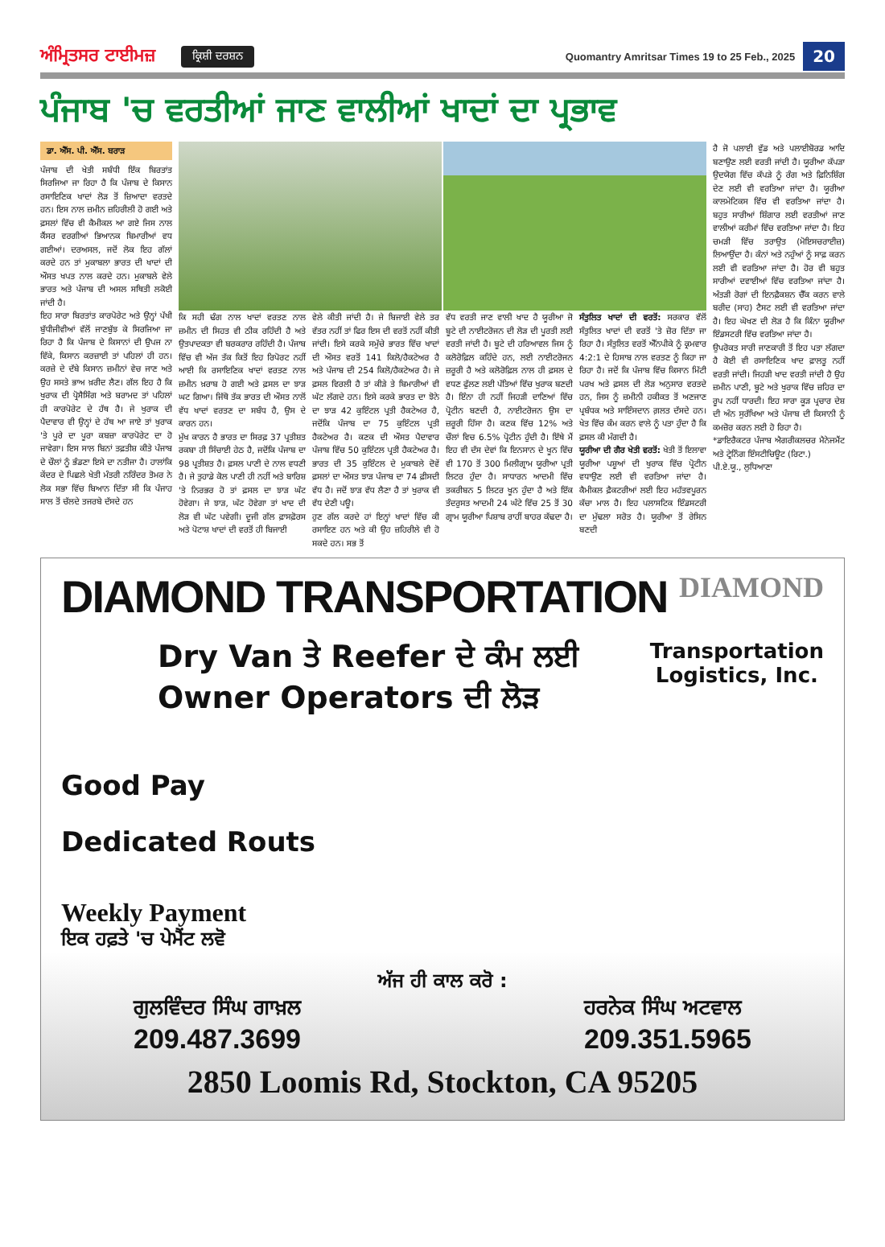ਅੰਮ੍ਰਿਤਸਰ ਟਾਈਮਜ਼
ਕ੍ਰਿਸ਼ੀ ਦਰਸ਼ਨ
Quomantry Amritsar Times 19 to 25 Feb., 2025
20
ਪੰਜਾਬ 'ਚ ਵਰਤੀਆਂ ਜਾਣ ਵਾਲੀਆਂ ਖਾਦਾਂ ਦਾ ਪ੍ਰਭਾਵ
ਡਾ. ਐੱਸ. ਪੀ. ਐੱਸ. ਬਰਾੜ
ਪੰਜਾਬ ਦੀ ਖੇਤੀ ਸਬੰਧੀ ਇੱਕ ਬਿਰਤਾਂਤ ਸਿਰਜਿਆ ਜਾ ਰਿਹਾ ਹੈ ਕਿ ਪੰਜਾਬ ਦੇ ਕਿਸਾਨ ਰਸਾਇਣਿਕ ਖਾਦਾਂ ਲੋੜ ਤੋਂ ਜ਼ਿਆਦਾ ਵਰਤਦੇ ਹਨ। ਇਸ ਨਾਲ ਜ਼ਮੀਨ ਜ਼ਹਿਰੀਲੀ ਹੋ ਗਈ ਅਤੇ ਫ਼ਸਲਾਂ ਵਿੱਚ ਵੀ ਕੈਮੀਕਲ ਆ ਗਏ ਜਿਸ ਨਾਲ ਕੈਂਸਰ ਵਰਗੀਆਂ ਭਿਆਨਕ ਬਿਮਾਰੀਆਂ ਵਧ ਗਈਆਂ। ਦਰਅਸਲ, ਜਦੋਂ ਲੋਕ ਇਹ ਗੱਲਾਂ ਕਰਦੇ ਹਨ ਤਾਂ ਮੁਕਾਬਲਾ ਭਾਰਤ ਦੀ ਖਾਦਾਂ ਦੀ ਔਸਤ ਖਪਤ ਨਾਲ ਕਰਦੇ ਹਨ। ਮੁਕਾਬਲੇ ਵੇਲੇ ਭਾਰਤ ਅਤੇ ਪੰਜਾਬ ਦੀ ਅਸਲ ਸਥਿਤੀ ਲਕੋਈ ਜਾਂਦੀ ਹੈ।
ਇਹ ਸਾਰਾ ਬਿਰਤਾਂਤ ਕਾਰਪੋਰੇਟ ਅਤੇ ਉਨ੍ਹਾਂ ਪੱਖੀ ਬੁੱਧੀਜੀਵੀਆਂ ਵੱਲੋਂ ਜਾਣਬੁੱਝ ਕੇ ਸਿਰਜਿਆ ਜਾ ਰਿਹਾ ਹੈ ਕਿ ਪੰਜਾਬ ਦੇ ਕਿਸਾਨਾਂ ਦੀ ਉਪਜ ਨਾ ਵਿੱਕੇ, ਕਿਸਾਨ ਕਰਜ਼ਾਈ ਤਾਂ ਪਹਿਲਾਂ ਹੀ ਹਨ। ਕਰਜ਼ੇ ਦੇ ਦੱਬੇ ਕਿਸਾਨ ਜ਼ਮੀਨਾਂ ਵੇਚ ਜਾਣ ਅਤੇ ਉਹ ਸਸਤੇ ਭਾਅ ਖ਼ਰੀਦ ਲੈਣ। ਗੱਲ ਇਹ ਹੈ ਕਿ ਖੁਰਾਕ ਦੀ ਪ੍ਰੋਸੈਸਿੰਗ ਅਤੇ ਬਰਾਮਦ ਤਾਂ ਪਹਿਲਾਂ ਹੀ ਕਾਰਪੋਰੇਟ ਦੇ ਹੱਥ ਹੈ। ਜੇ ਖੁਰਾਕ ਦੀ ਪੈਦਾਵਾਰ ਵੀ ਉਨ੍ਹਾਂ ਦੇ ਹੱਥ ਆ ਜਾਏ ਤਾਂ ਖੁਰਾਕ 'ਤੇ ਪੂਰੇ ਦਾ ਪੂਰਾ ਕਬਜ਼ਾ ਕਾਰਪੋਰੇਟ ਦਾ ਹੋ ਜਾਵੇਗਾ। ਇਸ ਸਾਲ ਬਿਨਾਂ ਤਫ਼ਤੀਸ਼ ਕੀਤੇ ਪੰਜਾਬ ਦੇ ਚੌਲਾਂ ਨੂੰ ਭੰਡਣਾ ਇਸੇ ਦਾ ਨਤੀਜਾ ਹੈ। ਹਾਲਾਂਕਿ ਕੇਂਦਰ ਦੇ ਪਿਛਲੇ ਖੇਤੀ ਮੰਤਰੀ ਨਰਿੰਦਰ ਤੋਮਰ ਨੇ ਲੋਕ ਸਭਾ ਵਿੱਚ ਬਿਆਨ ਦਿੱਤਾ ਸੀ ਕਿ ਪੰਜਾਹ ਸਾਲ ਤੋਂ ਚੱਲਦੇ ਤਜਰਬੇ ਦੱਸਦੇ ਹਨ
ਕਿ ਸਹੀ ਢੰਗ ਨਾਲ ਖਾਦਾਂ ਵਰਤਣ ਨਾਲ ਜ਼ਮੀਨ ਦੀ ਸਿਹਤ ਵੀ ਠੀਕ ਰਹਿੰਦੀ ਹੈ ਅਤੇ ਉਤਪਾਦਕਤਾ ਵੀ ਬਰਕਰਾਰ ਰਹਿੰਦੀ ਹੈ। ਪੰਜਾਬ ਵਿੱਚ ਵੀ ਅੱਜ ਤੱਕ ਕਿਤੋਂ ਇਹ ਰਿਪੋਰਟ ਨਹੀਂ ਆਈ ਕਿ ਰਸਾਇਣਿਕ ਖਾਦਾਂ ਵਰਤਣ ਨਾਲ ਜ਼ਮੀਨ ਖ਼ਰਾਬ ਹੋ ਗਈ ਅਤੇ ਫ਼ਸਲ ਦਾ ਝਾੜ ਘਟ ਗਿਆ। ਜਿੱਥੋ ਤੱਕ ਭਾਰਤ ਦੀ ਔਸਤ ਨਾਲੋਂ ਵੱਧ ਖਾਦਾਂ ਵਰਤਣ ਦਾ ਸਬੰਧ ਹੈ, ਉਸ ਦੇ ਕਾਰਨ ਹਨ।
ਮੁੱਖ ਕਾਰਨ ਹੈ ਭਾਰਤ ਦਾ ਸਿਰਫ਼ 37 ਪ੍ਰਤੀਸ਼ਤ ਰਕਬਾ ਹੀ ਸਿੰਚਾਈ ਹੇਠ ਹੈ, ਜਦੋਂਕਿ ਪੰਜਾਬ ਦਾ 98 ਪ੍ਰਤੀਸ਼ਤ ਹੈ। ਫ਼ਸਲ ਪਾਣੀ ਦੇ ਨਾਲ ਵਧਣੀ ਹੈ। ਜੇ ਤੁਹਾਡੇ ਕੋਲ ਪਾਣੀ ਹੀ ਨਹੀਂ ਅਤੇ ਬਾਰਿਸ਼ 'ਤੇ ਨਿਰਭਰ ਹੋ ਤਾਂ ਫ਼ਸਲ ਦਾ ਝਾੜ ਘੱਟ ਹੋਵੇਗਾ। ਜੇ ਝਾੜ, ਘੱਟ ਹੋਵੇਗਾ ਤਾਂ ਖਾਦ ਦੀ ਲੋੜ ਵੀ ਘੱਟ ਪਵੇਗੀ। ਦੂਜੀ ਗੱਲ ਫ਼ਾਸਫ਼ੋਰਸ ਅਤੇ ਪੋਟਾਸ਼ ਖਾਦਾਂ ਦੀ ਵਰਤੋਂ ਹੀ ਬਿਜਾਈ
ਵੇਲੇ ਕੀਤੀ ਜਾਂਦੀ ਹੈ। ਜੇ ਬਿਜਾਈ ਵੇਲੇ ਤਰ ਵੱਤਰ ਨਹੀਂ ਤਾਂ ਫਿਰ ਇਸ ਦੀ ਵਰਤੋਂ ਨਹੀਂ ਕੀਤੀ ਜਾਂਦੀ। ਇਸੇ ਕਰਕੇ ਸਮੁੱਚੇ ਭਾਰਤ ਵਿੱਚ ਖਾਦਾਂ ਦੀ ਔਸਤ ਵਰਤੋਂ 141 ਕਿਲੋ/ਹੈਕਟੇਅਰ ਹੈ ਅਤੇ ਪੰਜਾਬ ਦੀ 254 ਕਿਲੋ/ਹੈਕਟੇਅਰ ਹੈ। ਜੇ ਫ਼ਸਲ ਵਿਰਲੀ ਹੈ ਤਾਂ ਕੀੜੇ ਤੇ ਬਿਮਾਰੀਆਂ ਵੀ ਘੱਟ ਲੱਗਦੇ ਹਨ। ਇਸੇ ਕਰਕੇ ਭਾਰਤ ਦਾ ਝੋਨੇ ਦਾ ਝਾੜ 42 ਕੁਇੰਟਲ ਪ੍ਰਤੀ ਹੈਕਟੇਅਰ ਹੈ, ਜਦੋਂਕਿ ਪੰਜਾਬ ਦਾ 75 ਕੁਇੰਟਲ ਪ੍ਰਤੀ ਹੈਕਟੇਅਰ ਹੈ। ਕਣਕ ਦੀ ਔਸਤ ਪੈਦਾਵਾਰ ਪੰਜਾਬ ਵਿੱਚ 50 ਕੁਇੰਟਲ ਪ੍ਰਤੀ ਹੈਕਟੇਅਰ ਹੈ। ਭਾਰਤ ਦੀ 35 ਕੁਇੰਟਲ ਦੇ ਮੁਕਾਬਲੇ ਦੋਵੇਂ ਫ਼ਸਲਾਂ ਦਾ ਔਸਤ ਝਾੜ ਪੰਜਾਬ ਦਾ 74 ਫ਼ੀਸਦੀ ਵੱਧ ਹੈ। ਜਦੋਂ ਝਾੜ ਵੱਧ ਲੈਣਾ ਹੈ ਤਾਂ ਖੁਰਾਕ ਵੀ ਵੱਧ ਦੇਣੀ ਪਊ।
ਹੁਣ ਗੱਲ ਕਰਦੇ ਹਾਂ ਇਨ੍ਹਾਂ ਖਾਦਾਂ ਵਿੱਚ ਕੀ ਰਸਾਇਣ ਹਨ ਅਤੇ ਕੀ ਉਹ ਜ਼ਹਿਰੀਲੇ ਵੀ ਹੋ ਸਕਦੇ ਹਨ। ਸਭ ਤੋਂ
ਵੱਧ ਵਰਤੀ ਜਾਣ ਵਾਲੀ ਖਾਦ ਹੈ ਯੂਰੀਆ ਜੋ ਬੂਟੇ ਦੀ ਨਾਈਟਰੋਜਨ ਦੀ ਲੋੜ ਦੀ ਪੂਰਤੀ ਲਈ ਵਰਤੀ ਜਾਂਦੀ ਹੈ। ਬੂਟੇ ਦੀ ਹਰਿਆਵਲ ਜਿਸ ਨੂੰ ਕਲੋਰੋਫ਼ਿਲ ਕਹਿੰਦੇ ਹਨ, ਲਈ ਨਾਈਟਰੋਜਨ ਜ਼ਰੂਰੀ ਹੈ ਅਤੇ ਕਲੋਰੋਫ਼ਿਲ ਨਾਲ ਹੀ ਫ਼ਸਲ ਦੇ ਵਧਣ ਫੁੱਲਣ ਲਈ ਪੱਤਿਆਂ ਵਿੱਚ ਖੁਰਾਕ ਬਣਦੀ ਹੈ। ਇੰਨਾ ਹੀ ਨਹੀਂ ਜਿਹੜੀ ਦਾਣਿਆਂ ਵਿੱਚ ਪ੍ਰੋਟੀਨ ਬਣਦੀ ਹੈ, ਨਾਈਟਰੋਜਨ ਉਸ ਦਾ ਜ਼ਰੂਰੀ ਹਿੱਸਾ ਹੈ। ਕਣਕ ਵਿੱਚ 12% ਅਤੇ ਚੌਲਾਂ ਵਿਚ 6.5% ਪ੍ਰੋਟੀਨ ਹੁੰਦੀ ਹੈ। ਇੱਥੇ ਮੈਂ ਇਹ ਵੀ ਦੱਸ ਦੇਵਾਂ ਕਿ ਇਨਸਾਨ ਦੇ ਖੂਨ ਵਿੱਚ ਵੀ 170 ਤੋਂ 300 ਮਿਲੀਗ੍ਰਾਮ ਯੂਰੀਆ ਪ੍ਰਤੀ ਲਿਟਰ ਹੁੰਦਾ ਹੈ। ਸਾਧਾਰਨ ਆਦਮੀ ਵਿੱਚ ਤਕਰੀਬਨ 5 ਲਿਟਰ ਖੂਨ ਹੁੰਦਾ ਹੈ ਅਤੇ ਇੱਕ ਤੰਦਰੁਸਤ ਆਦਮੀ 24 ਘੰਟੇ ਵਿੱਚ 25 ਤੋਂ 30 ਗ੍ਰਾਮ ਯੂਰੀਆ ਪਿਸ਼ਾਬ ਰਾਹੀਂ ਬਾਹਰ ਕੱਢਦਾ ਹੈ।
ਸੰਤੁਲਿਤ ਖਾਦਾਂ ਦੀ ਵਰਤੋਂ: ਸਰਕਾਰ ਵੱਲੋਂ ਸੰਤੁਲਿਤ ਖਾਦਾਂ ਦੀ ਵਰਤੋਂ 'ਤੇ ਜ਼ੋਰ ਦਿੱਤਾ ਜਾ ਰਿਹਾ ਹੈ। ਸੰਤੁਲਿਤ ਵਰਤੋਂ ਐੱਨਪੀਕੇ ਨੂੰ ਕ੍ਰਮਵਾਰ 4:2:1 ਦੇ ਹਿਸਾਬ ਨਾਲ ਵਰਤਣ ਨੂੰ ਕਿਹਾ ਜਾ ਰਿਹਾ ਹੈ। ਜਦੋਂ ਕਿ ਪੰਜਾਬ ਵਿੱਚ ਕਿਸਾਨ ਮਿੱਟੀ ਪਰਖ ਅਤੇ ਫ਼ਸਲ ਦੀ ਲੋੜ ਅਨੁਸਾਰ ਵਰਤਦੇ ਹਨ, ਜਿਸ ਨੂੰ ਜ਼ਮੀਨੀ ਹਕੀਕਤ ਤੋਂ ਅਣਜਾਣ ਪ੍ਰਬੰਧਕ ਅਤੇ ਸਾਇੰਸਦਾਨ ਗ਼ਲਤ ਦੱਸਦੇ ਹਨ। ਖੇਤ ਵਿੱਚ ਕੰਮ ਕਰਨ ਵਾਲੇ ਨੂੰ ਪਤਾ ਹੁੰਦਾ ਹੈ ਕਿ ਫ਼ਸਲ ਕੀ ਮੰਗਦੀ ਹੈ।
ਯੂਰੀਆ ਦੀ ਗੈਰ ਖੇਤੀ ਵਰਤੋਂ: ਖੇਤੀ ਤੋਂ ਇਲਾਵਾ ਯੂਰੀਆ ਪਸ਼ੂਆਂ ਦੀ ਖੁਰਾਕ ਵਿੱਚ ਪ੍ਰੋਟੀਨ ਵਧਾਉਣ ਲਈ ਵੀ ਵਰਤਿਆ ਜਾਂਦਾ ਹੈ। ਕੈਮੀਕਲ ਫ਼ੈਕਟਰੀਆਂ ਲਈ ਇਹ ਮਹੱਤਵਪੂਰਨ ਕੱਚਾ ਮਾਲ ਹੈ। ਇਹ ਪਲਾਸਟਿਕ ਇੰਡਸਟਰੀ ਦਾ ਮੁੱਢਲਾ ਸਰੋਤ ਹੈ। ਯੂਰੀਆ ਤੋਂ ਰੇਸਿਨ ਬਣਦੀ
ਹੈ ਜੋ ਪਲਾਈ ਵੁੱਡ ਅਤੇ ਪਲਾਈਬੋਰਡ ਆਦਿ ਬਣਾਉਣ ਲਈ ਵਰਤੀ ਜਾਂਦੀ ਹੈ। ਯੂਰੀਆ ਕੱਪੜਾ ਉਦਯੋਗ ਵਿੱਚ ਕੱਪੜੇ ਨੂੰ ਰੰਗ ਅਤੇ ਫ਼ਿਨਿਸ਼ਿੰਗ ਦੇਣ ਲਈ ਵੀ ਵਰਤਿਆ ਜਾਂਦਾ ਹੈ। ਯੂਰੀਆ ਕਾਲਮੇਟਿਕਸ ਵਿੱਚ ਵੀ ਵਰਤਿਆ ਜਾਂਦਾ ਹੈ। ਬਹੁਤ ਸਾਰੀਆਂ ਸ਼ਿੰਗਾਰ ਲਈ ਵਰਤੀਆਂ ਜਾਣ ਵਾਲੀਆਂ ਕਰੀਮਾਂ ਵਿੱਚ ਵਰਤਿਆ ਜਾਂਦਾ ਹੈ। ਇਹ ਚਮੜੀ ਵਿੱਚ ਤਰਾਉਤ (ਮੋਇਸਚਰਾਈਜ਼) ਲਿਆਉਂਦਾ ਹੈ। ਕੰਨਾਂ ਅਤੇ ਨਹੁੰਆਂ ਨੂੰ ਸਾਫ਼ ਕਰਨ ਲਈ ਵੀ ਵਰਤਿਆ ਜਾਂਦਾ ਹੈ। ਹੋਰ ਵੀ ਬਹੁਤ ਸਾਰੀਆਂ ਦਵਾਈਆਂ ਵਿੱਚ ਵਰਤਿਆ ਜਾਂਦਾ ਹੈ। ਅੰਤੜੀ ਰੋਗਾਂ ਦੀ ਇਨਫ਼ੈਕਸ਼ਨ ਚੈੱਕ ਕਰਨ ਵਾਲੇ ਬਰੀਦ (ਸਾਹ) ਟੈਸਟ ਲਈ ਵੀ ਵਰਤਿਆ ਜਾਂਦਾ ਹੈ। ਇਹ ਘੋਖਣ ਦੀ ਲੋੜ ਹੈ ਕਿ ਕਿੰਨਾ ਯੂਰੀਆ ਇੰਡਸਟਰੀ ਵਿੱਚ ਵਰਤਿਆ ਜਾਂਦਾ ਹੈ।
ਉਪਰੋਕਤ ਸਾਰੀ ਜਾਣਕਾਰੀ ਤੋਂ ਇਹ ਪਤਾ ਲੱਗਦਾ ਹੈ ਕੋਈ ਵੀ ਰਸਾਇਣਿਕ ਖਾਦ ਫ਼ਾਲਤੂ ਨਹੀਂ ਵਰਤੀ ਜਾਂਦੀ। ਜਿਹੜੀ ਖਾਦ ਵਰਤੀ ਜਾਂਦੀ ਹੈ ਉਹ ਜ਼ਮੀਨ ਪਾਣੀ, ਬੂਟੇ ਅਤੇ ਖੁਰਾਕ ਵਿੱਚ ਜ਼ਹਿਰ ਦਾ ਰੂਪ ਨਹੀਂ ਧਾਰਦੀ। ਇਹ ਸਾਰਾ ਕੂੜ ਪ੍ਰਚਾਰ ਦੇਸ਼ ਦੀ ਅੰਨ ਸੁਰੱਖਿਆ ਅਤੇ ਪੰਜਾਬ ਦੀ ਕਿਸਾਨੀ ਨੂੰ ਕਮਜ਼ੋਰ ਕਰਨ ਲਈ ਹੋ ਰਿਹਾ ਹੈ।
*ਡਾਇਰੈਕਟਰ ਪੰਜਾਬ ਐਗਰੀਕਲਚਰ ਮੈਨੇਜਮੈਂਟ ਅਤੇ ਟ੍ਰੇਨਿੰਗ ਇੰਸਟੀਚਿਊਟ (ਰਿਟਾ.)
ਪੀ.ਏ.ਯੂ., ਲੁਧਿਆਣਾ
DIAMOND TRANSPORTATION
DIAMOND
Dry Van ਤੇ Reefer ਦੇ ਕੰਮ ਲਈ
Owner Operators ਦੀ ਲੋੜ
Transportation
Logistics, Inc.
Good Pay
Dedicated Routs
Weekly Payment
ਇਕ ਹਫ਼ਤੇ 'ਚ ਪੇਮੈਂਟ ਲਵੋ
ਅੱਜ ਹੀ ਕਾਲ ਕਰੋ :
ਗੁਲਵਿੰਦਰ ਸਿੰਘ ਗਾਖ਼ਲ
209.487.3699
ਹਰਨੇਕ ਸਿੰਘ ਅਟਵਾਲ
209.351.5965
2850 Loomis Rd, Stockton, CA 95205